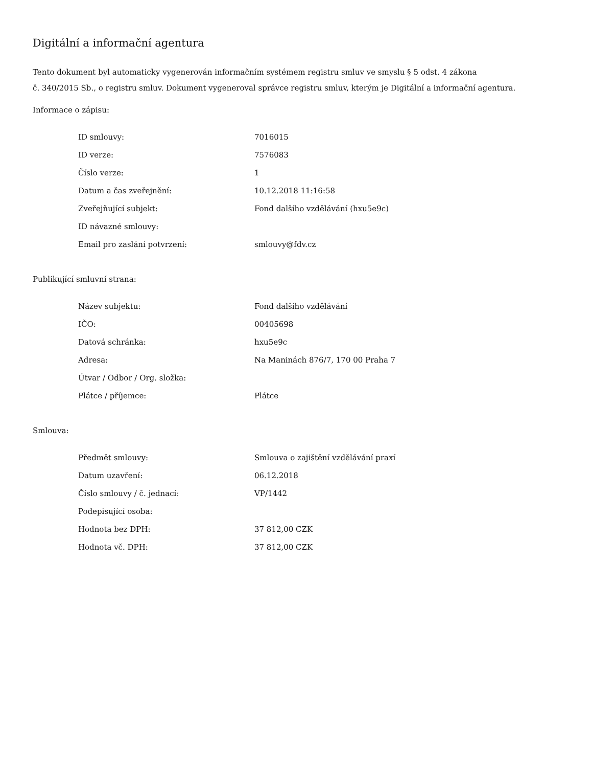Digitální a informační agentura
Tento dokument byl automaticky vygenerován informačním systémem registru smluv ve smyslu § 5 odst. 4 zákona
č. 340/2015 Sb., o registru smluv. Dokument vygeneroval správce registru smluv, kterým je Digitální a informační agentura.
Informace o zápisu:
| ID smlouvy: | 7016015 |
| ID verze: | 7576083 |
| Číslo verze: | 1 |
| Datum a čas zveřejnění: | 10.12.2018 11:16:58 |
| Zveřejňující subjekt: | Fond dalšího vzdělávání (hxu5e9c) |
| ID návazné smlouvy: | |
| Email pro zaslání potvrzení: | smlouvy@fdv.cz |
Publikující smluvní strana:
| Název subjektu: | Fond dalšího vzdělávání |
| IČO: | 00405698 |
| Datová schránka: | hxu5e9c |
| Adresa: | Na Maninách 876/7, 170 00 Praha 7 |
| Útvar / Odbor / Org. složka: | |
| Plátce / příjemce: | Plátce |
Smlouva:
| Předmět smlouvy: | Smlouva o zajištění vzdělávání praxí |
| Datum uzavření: | 06.12.2018 |
| Číslo smlouvy / č. jednací: | VP/1442 |
| Podepisující osoba: | |
| Hodnota bez DPH: | 37 812,00 CZK |
| Hodnota vč. DPH: | 37 812,00 CZK |